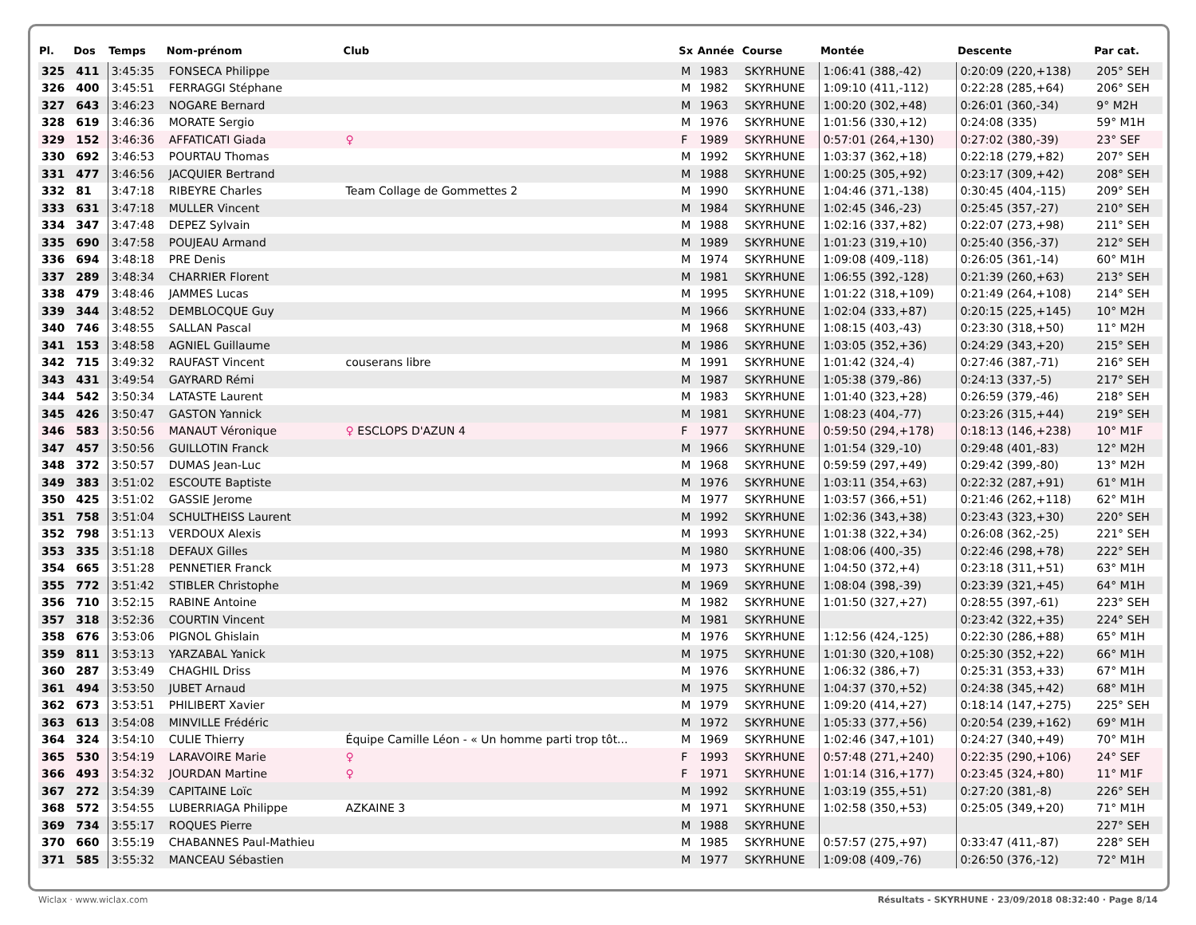| Pl. | Dos | Temps | Nom-prénom | Club | Sx | Année | Course | Montée | Descente | Par cat. |
| --- | --- | --- | --- | --- | --- | --- | --- | --- | --- | --- |
| 325 | 411 | 3:45:35 | FONSECA Philippe | | M | 1983 | SKYRHUNE | 1:06:41 (388,-42) | 0:20:09 (220,+138) | 205° SEH |
| 326 | 400 | 3:45:51 | FERRAGGI Stéphane | | M | 1982 | SKYRHUNE | 1:09:10 (411,-112) | 0:22:28 (285,+64) | 206° SEH |
| 327 | 643 | 3:46:23 | NOGARE Bernard | | M | 1963 | SKYRHUNE | 1:00:20 (302,+48) | 0:26:01 (360,-34) | 9° M2H |
| 328 | 619 | 3:46:36 | MORATE Sergio | | M | 1976 | SKYRHUNE | 1:01:56 (330,+12) | 0:24:08 (335) | 59° M1H |
| 329 | 152 | 3:46:36 | AFFATICATI Giada | ♀ | F | 1989 | SKYRHUNE | 0:57:01 (264,+130) | 0:27:02 (380,-39) | 23° SEF |
| 330 | 692 | 3:46:53 | POURTAU Thomas | | M | 1992 | SKYRHUNE | 1:03:37 (362,+18) | 0:22:18 (279,+82) | 207° SEH |
| 331 | 477 | 3:46:56 | JACQUIER Bertrand | | M | 1988 | SKYRHUNE | 1:00:25 (305,+92) | 0:23:17 (309,+42) | 208° SEH |
| 332 | 81 | 3:47:18 | RIBEYRE Charles | Team Collage de Gommettes 2 | M | 1990 | SKYRHUNE | 1:04:46 (371,-138) | 0:30:45 (404,-115) | 209° SEH |
| 333 | 631 | 3:47:18 | MULLER Vincent | | M | 1984 | SKYRHUNE | 1:02:45 (346,-23) | 0:25:45 (357,-27) | 210° SEH |
| 334 | 347 | 3:47:48 | DEPEZ Sylvain | | M | 1988 | SKYRHUNE | 1:02:16 (337,+82) | 0:22:07 (273,+98) | 211° SEH |
| 335 | 690 | 3:47:58 | POUJEAU Armand | | M | 1989 | SKYRHUNE | 1:01:23 (319,+10) | 0:25:40 (356,-37) | 212° SEH |
| 336 | 694 | 3:48:18 | PRE Denis | | M | 1974 | SKYRHUNE | 1:09:08 (409,-118) | 0:26:05 (361,-14) | 60° M1H |
| 337 | 289 | 3:48:34 | CHARRIER Florent | | M | 1981 | SKYRHUNE | 1:06:55 (392,-128) | 0:21:39 (260,+63) | 213° SEH |
| 338 | 479 | 3:48:46 | JAMMES Lucas | | M | 1995 | SKYRHUNE | 1:01:22 (318,+109) | 0:21:49 (264,+108) | 214° SEH |
| 339 | 344 | 3:48:52 | DEMBLOCQUE Guy | | M | 1966 | SKYRHUNE | 1:02:04 (333,+87) | 0:20:15 (225,+145) | 10° M2H |
| 340 | 746 | 3:48:55 | SALLAN Pascal | | M | 1968 | SKYRHUNE | 1:08:15 (403,-43) | 0:23:30 (318,+50) | 11° M2H |
| 341 | 153 | 3:48:58 | AGNIEL Guillaume | | M | 1986 | SKYRHUNE | 1:03:05 (352,+36) | 0:24:29 (343,+20) | 215° SEH |
| 342 | 715 | 3:49:32 | RAUFAST Vincent | couserans libre | M | 1991 | SKYRHUNE | 1:01:42 (324,-4) | 0:27:46 (387,-71) | 216° SEH |
| 343 | 431 | 3:49:54 | GAYRARD Rémi | | M | 1987 | SKYRHUNE | 1:05:38 (379,-86) | 0:24:13 (337,-5) | 217° SEH |
| 344 | 542 | 3:50:34 | LATASTE Laurent | | M | 1983 | SKYRHUNE | 1:01:40 (323,+28) | 0:26:59 (379,-46) | 218° SEH |
| 345 | 426 | 3:50:47 | GASTON Yannick | | M | 1981 | SKYRHUNE | 1:08:23 (404,-77) | 0:23:26 (315,+44) | 219° SEH |
| 346 | 583 | 3:50:56 | MANAUT Véronique | ♀ ESCLOPS D'AZUN 4 | F | 1977 | SKYRHUNE | 0:59:50 (294,+178) | 0:18:13 (146,+238) | 10° M1F |
| 347 | 457 | 3:50:56 | GUILLOTIN Franck | | M | 1966 | SKYRHUNE | 1:01:54 (329,-10) | 0:29:48 (401,-83) | 12° M2H |
| 348 | 372 | 3:50:57 | DUMAS Jean-Luc | | M | 1968 | SKYRHUNE | 0:59:59 (297,+49) | 0:29:42 (399,-80) | 13° M2H |
| 349 | 383 | 3:51:02 | ESCOUTE Baptiste | | M | 1976 | SKYRHUNE | 1:03:11 (354,+63) | 0:22:32 (287,+91) | 61° M1H |
| 350 | 425 | 3:51:02 | GASSIE Jerome | | M | 1977 | SKYRHUNE | 1:03:57 (366,+51) | 0:21:46 (262,+118) | 62° M1H |
| 351 | 758 | 3:51:04 | SCHULTHEISS Laurent | | M | 1992 | SKYRHUNE | 1:02:36 (343,+38) | 0:23:43 (323,+30) | 220° SEH |
| 352 | 798 | 3:51:13 | VERDOUX Alexis | | M | 1993 | SKYRHUNE | 1:01:38 (322,+34) | 0:26:08 (362,-25) | 221° SEH |
| 353 | 335 | 3:51:18 | DEFAUX Gilles | | M | 1980 | SKYRHUNE | 1:08:06 (400,-35) | 0:22:46 (298,+78) | 222° SEH |
| 354 | 665 | 3:51:28 | PENNETIER Franck | | M | 1973 | SKYRHUNE | 1:04:50 (372,+4) | 0:23:18 (311,+51) | 63° M1H |
| 355 | 772 | 3:51:42 | STIBLER Christophe | | M | 1969 | SKYRHUNE | 1:08:04 (398,-39) | 0:23:39 (321,+45) | 64° M1H |
| 356 | 710 | 3:52:15 | RABINE Antoine | | M | 1982 | SKYRHUNE | 1:01:50 (327,+27) | 0:28:55 (397,-61) | 223° SEH |
| 357 | 318 | 3:52:36 | COURTIN Vincent | | M | 1981 | SKYRHUNE | | 0:23:42 (322,+35) | 224° SEH |
| 358 | 676 | 3:53:06 | PIGNOL Ghislain | | M | 1976 | SKYRHUNE | 1:12:56 (424,-125) | 0:22:30 (286,+88) | 65° M1H |
| 359 | 811 | 3:53:13 | YARZABAL Yanick | | M | 1975 | SKYRHUNE | 1:01:30 (320,+108) | 0:25:30 (352,+22) | 66° M1H |
| 360 | 287 | 3:53:49 | CHAGHIL Driss | | M | 1976 | SKYRHUNE | 1:06:32 (386,+7) | 0:25:31 (353,+33) | 67° M1H |
| 361 | 494 | 3:53:50 | JUBET Arnaud | | M | 1975 | SKYRHUNE | 1:04:37 (370,+52) | 0:24:38 (345,+42) | 68° M1H |
| 362 | 673 | 3:53:51 | PHILIBERT Xavier | | M | 1979 | SKYRHUNE | 1:09:20 (414,+27) | 0:18:14 (147,+275) | 225° SEH |
| 363 | 613 | 3:54:08 | MINVILLE Frédéric | | M | 1972 | SKYRHUNE | 1:05:33 (377,+56) | 0:20:54 (239,+162) | 69° M1H |
| 364 | 324 | 3:54:10 | CULIE Thierry | Équipe Camille Léon - « Un homme parti trop tôt... | M | 1969 | SKYRHUNE | 1:02:46 (347,+101) | 0:24:27 (340,+49) | 70° M1H |
| 365 | 530 | 3:54:19 | LARAVOIRE Marie | ♀ | F | 1993 | SKYRHUNE | 0:57:48 (271,+240) | 0:22:35 (290,+106) | 24° SEF |
| 366 | 493 | 3:54:32 | JOURDAN Martine | ♀ | F | 1971 | SKYRHUNE | 1:01:14 (316,+177) | 0:23:45 (324,+80) | 11° M1F |
| 367 | 272 | 3:54:39 | CAPITAINE Loïc | | M | 1992 | SKYRHUNE | 1:03:19 (355,+51) | 0:27:20 (381,-8) | 226° SEH |
| 368 | 572 | 3:54:55 | LUBERRIAGA Philippe | AZKAINE 3 | M | 1971 | SKYRHUNE | 1:02:58 (350,+53) | 0:25:05 (349,+20) | 71° M1H |
| 369 | 734 | 3:55:17 | ROQUES Pierre | | M | 1988 | SKYRHUNE | | | 227° SEH |
| 370 | 660 | 3:55:19 | CHABANNES Paul-Mathieu | | M | 1985 | SKYRHUNE | 0:57:57 (275,+97) | 0:33:47 (411,-87) | 228° SEH |
| 371 | 585 | 3:55:32 | MANCEAU Sébastien | | M | 1977 | SKYRHUNE | 1:09:08 (409,-76) | 0:26:50 (376,-12) | 72° M1H |
Wiclax · www.wiclax.com Résultats - SKYRHUNE · 23/09/2018 08:32:40 · Page 8/14